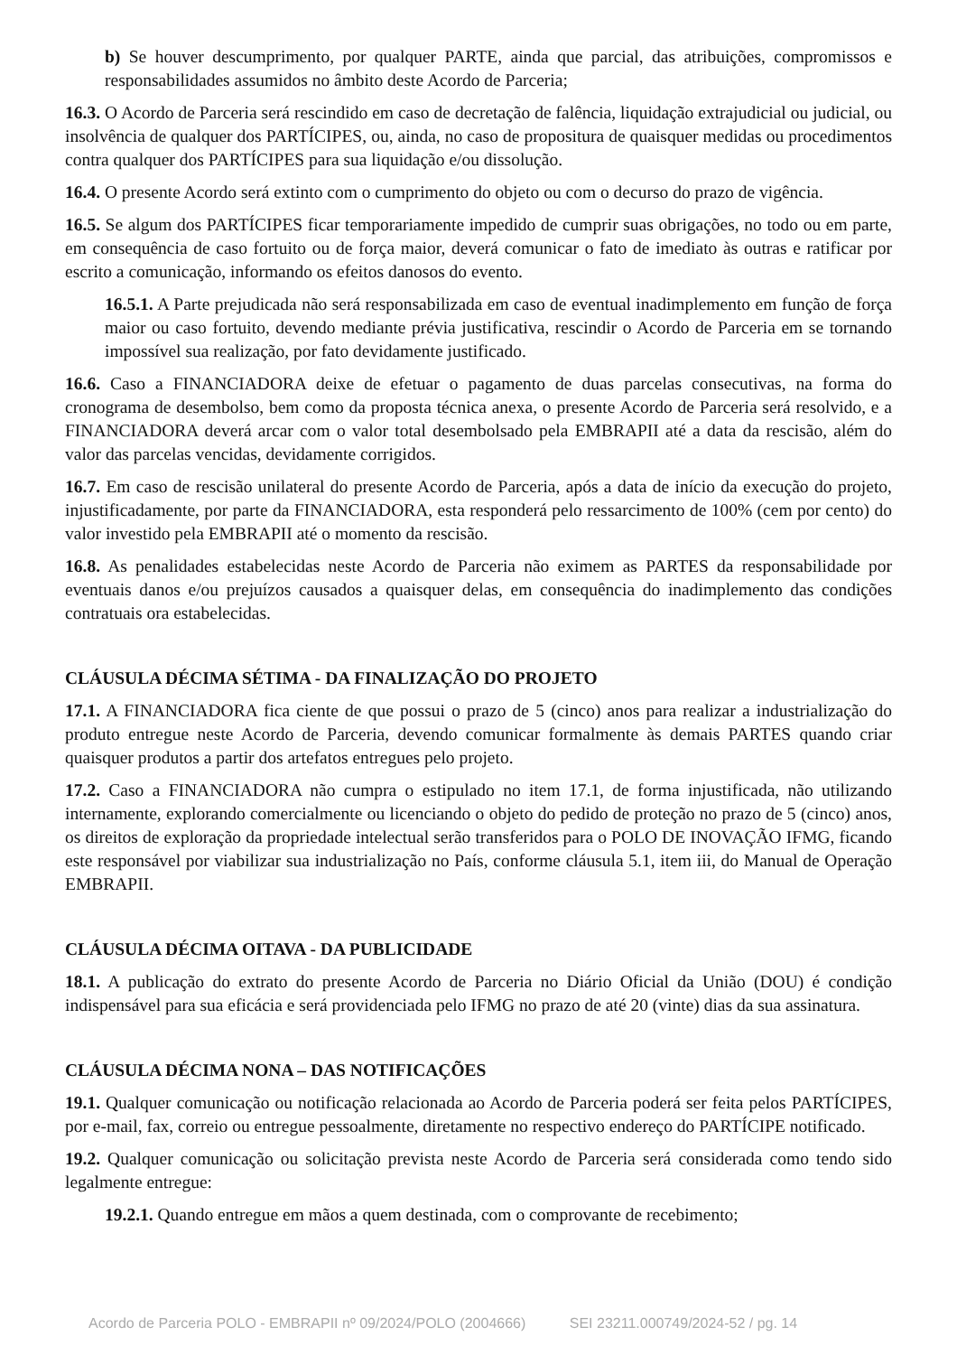b) Se houver descumprimento, por qualquer PARTE, ainda que parcial, das atribuições, compromissos e responsabilidades assumidos no âmbito deste Acordo de Parceria;
16.3. O Acordo de Parceria será rescindido em caso de decretação de falência, liquidação extrajudicial ou judicial, ou insolvência de qualquer dos PARTÍCIPES, ou, ainda, no caso de propositura de quaisquer medidas ou procedimentos contra qualquer dos PARTÍCIPES para sua liquidação e/ou dissolução.
16.4. O presente Acordo será extinto com o cumprimento do objeto ou com o decurso do prazo de vigência.
16.5. Se algum dos PARTÍCIPES ficar temporariamente impedido de cumprir suas obrigações, no todo ou em parte, em consequência de caso fortuito ou de força maior, deverá comunicar o fato de imediato às outras e ratificar por escrito a comunicação, informando os efeitos danosos do evento.
16.5.1. A Parte prejudicada não será responsabilizada em caso de eventual inadimplemento em função de força maior ou caso fortuito, devendo mediante prévia justificativa, rescindir o Acordo de Parceria em se tornando impossível sua realização, por fato devidamente justificado.
16.6. Caso a FINANCIADORA deixe de efetuar o pagamento de duas parcelas consecutivas, na forma do cronograma de desembolso, bem como da proposta técnica anexa, o presente Acordo de Parceria será resolvido, e a FINANCIADORA deverá arcar com o valor total desembolsado pela EMBRAPII até a data da rescisão, além do valor das parcelas vencidas, devidamente corrigidos.
16.7. Em caso de rescisão unilateral do presente Acordo de Parceria, após a data de início da execução do projeto, injustificadamente, por parte da FINANCIADORA, esta responderá pelo ressarcimento de 100% (cem por cento) do valor investido pela EMBRAPII até o momento da rescisão.
16.8. As penalidades estabelecidas neste Acordo de Parceria não eximem as PARTES da responsabilidade por eventuais danos e/ou prejuízos causados a quaisquer delas, em consequência do inadimplemento das condições contratuais ora estabelecidas.
CLÁUSULA DÉCIMA SÉTIMA - DA FINALIZAÇÃO DO PROJETO
17.1. A FINANCIADORA fica ciente de que possui o prazo de 5 (cinco) anos para realizar a industrialização do produto entregue neste Acordo de Parceria, devendo comunicar formalmente às demais PARTES quando criar quaisquer produtos a partir dos artefatos entregues pelo projeto.
17.2. Caso a FINANCIADORA não cumpra o estipulado no item 17.1, de forma injustificada, não utilizando internamente, explorando comercialmente ou licenciando o objeto do pedido de proteção no prazo de 5 (cinco) anos, os direitos de exploração da propriedade intelectual serão transferidos para o POLO DE INOVAÇÃO IFMG, ficando este responsável por viabilizar sua industrialização no País, conforme cláusula 5.1, item iii, do Manual de Operação EMBRAPII.
CLÁUSULA DÉCIMA OITAVA - DA PUBLICIDADE
18.1. A publicação do extrato do presente Acordo de Parceria no Diário Oficial da União (DOU) é condição indispensável para sua eficácia e será providenciada pelo IFMG no prazo de até 20 (vinte) dias da sua assinatura.
CLÁUSULA DÉCIMA NONA – DAS NOTIFICAÇÕES
19.1. Qualquer comunicação ou notificação relacionada ao Acordo de Parceria poderá ser feita pelos PARTÍCIPES, por e-mail, fax, correio ou entregue pessoalmente, diretamente no respectivo endereço do PARTÍCIPE notificado.
19.2. Qualquer comunicação ou solicitação prevista neste Acordo de Parceria será considerada como tendo sido legalmente entregue:
19.2.1. Quando entregue em mãos a quem destinada, com o comprovante de recebimento;
Acordo de Parceria POLO - EMBRAPII nº 09/2024/POLO (2004666) SEI 23211.000749/2024-52 / pg. 14